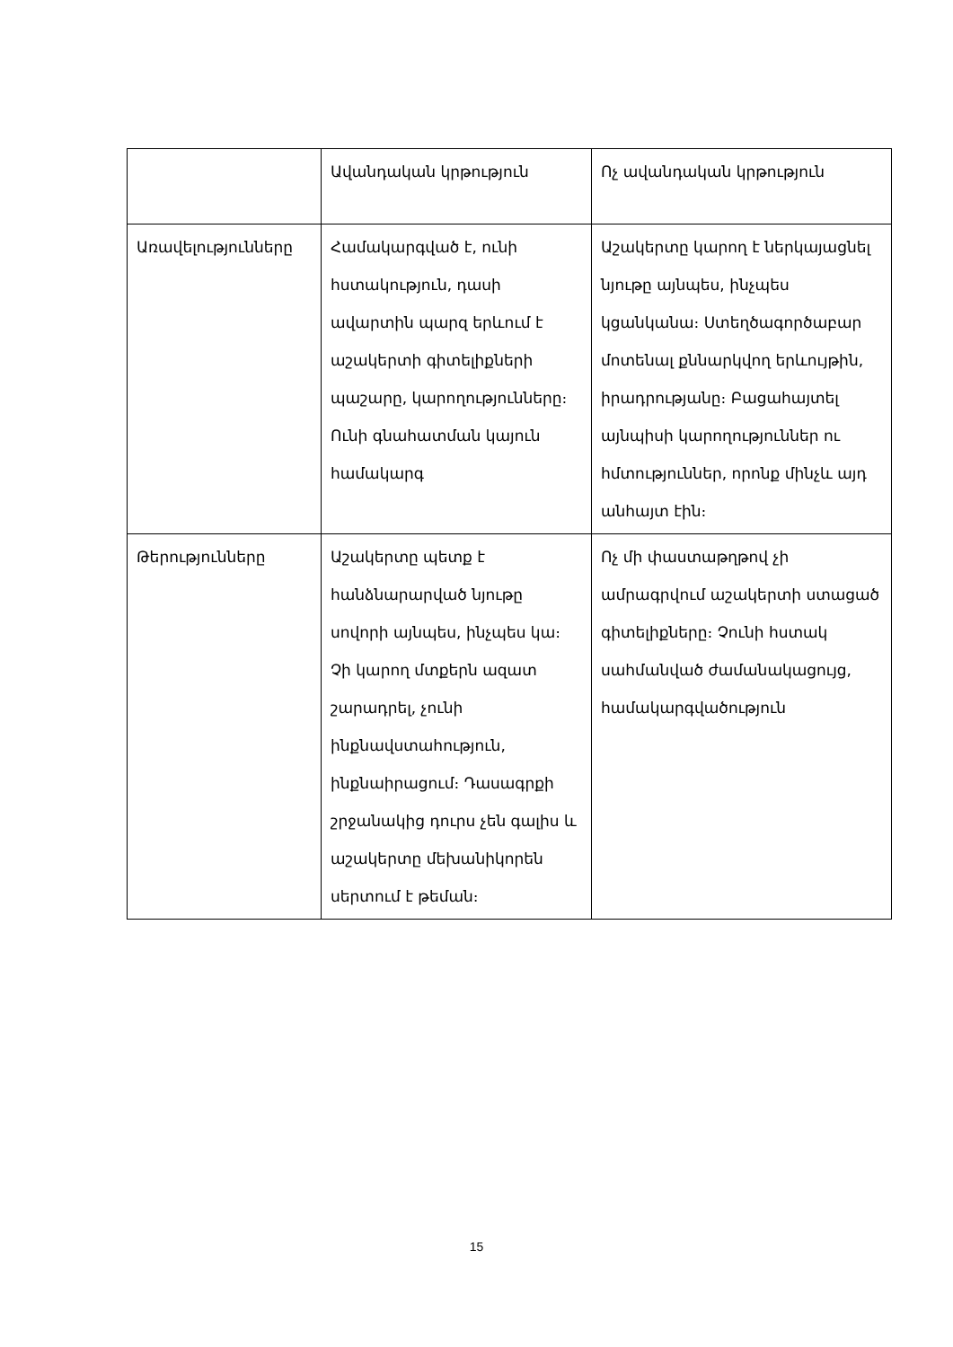| | Ավանդական կրթություն | Ոչ ավանդական կրթություն |
| Առավելությունները | Համակարգված է, ունի հստակություն, դասի ավարտին պարզ երևում է աշակերտի գիտելիքների պաշարը, կարողությունները։ Ունի գնահատման կայուն համակարգ | Աշակերտը կարող է ներկայացնել նյութը այնպես, ինչպես կցանկանա։ Ստեղծագործաբար մոտենալ քննարկվող երևույթին, իրադրությանը։ Բացահայտել այնպիսի կարողություններ ու հմտություններ, որոնք մինչև այդ անհայտ էին։ |
| Թերությունները | Աշակերտը պետք է հանձնարարված նյութը սովորի այնպես, ինչպես կա։ Չի կարող մտքերն ազատ շարադրել, չունի ինքնավստահություն, ինքնաիրացում։ Դասագրքի շրջանակից դուրս չեն գալիս և աշակերտը մեխանիկորեն սերտում է թեման։ | Ոչ մի փաստաթղթով չի ամրագրվում աշակերտի ստացած գիտելիքները։ Չունի հստակ սահմանված ժամանակացույց, համակարգվածություն |
15